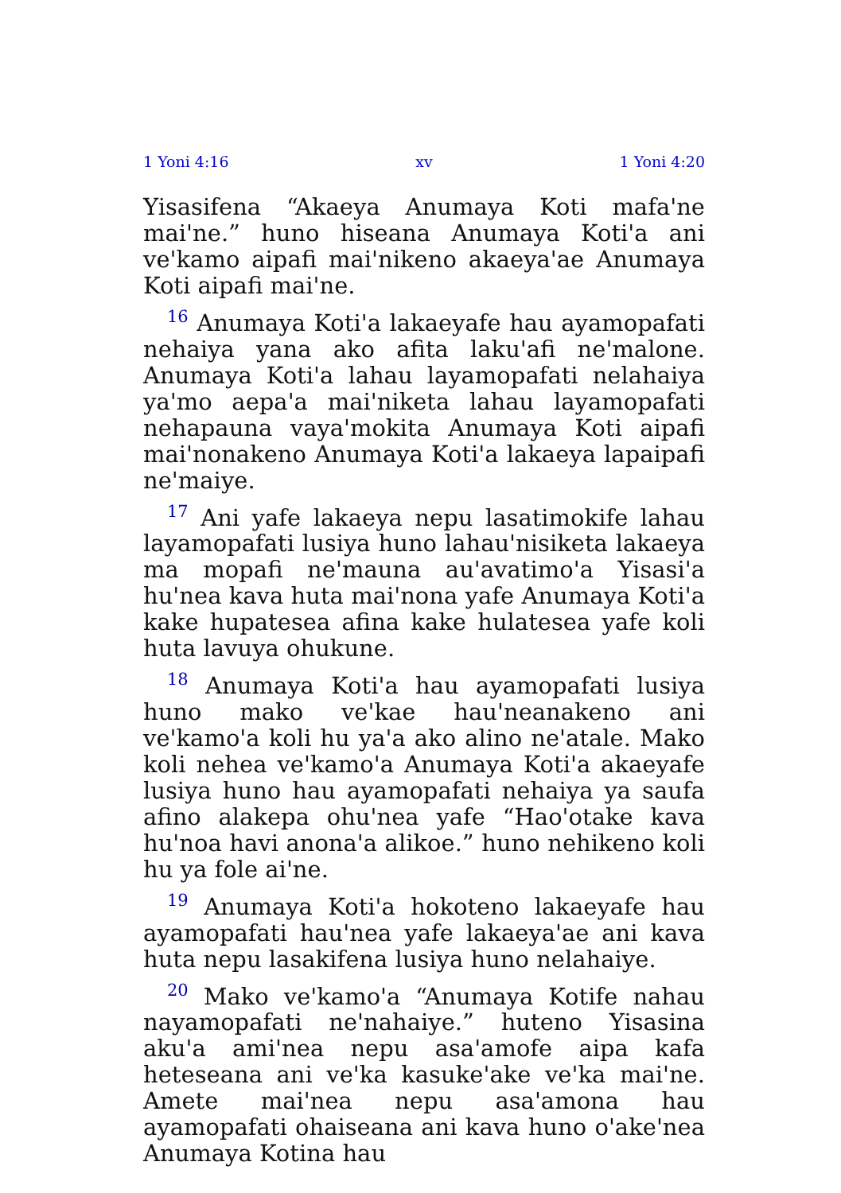1 Yoni 4:16 xv 1 Yoni 4:20
Yisasifena “Akaeya Anumaya Koti mafa'ne mai'ne.” huno hiseana Anumaya Koti'a ani ve'kamo aipafi mai'nikeno akaeya'ae Anumaya Koti aipafi mai'ne.
<sup>16</sup> Anumaya Koti'a lakaeyafe hau ayamopafati nehaiya yana ako afita laku'afi ne'malone. Anumaya Koti'a lahau layamopafati nelahaiya ya'mo aepa'a mai'niketa lahau layamopafati nehapauna vaya'mokita Anumaya Koti aipafi mai'nonakeno Anumaya Koti'a lakaeya lapaipafi ne'maiye.
<sup>17</sup> Ani yafe lakaeya nepu lasatimokife lahau layamopafati lusiya huno lahau'nisiketa lakaeya ma mopafi ne'mauna au'avatimo'a Yisasi'a hu'nea kava huta mai'nona yafe Anumaya Koti'a kake hupatesea afina kake hulatesea yafe koli huta lavuya ohukune.
<sup>18</sup> Anumaya Koti'a hau ayamopafati lusiya huno mako ve'kae hau'neanakeno ani ve'kamo'a koli hu ya'a ako alino ne'atale. Mako koli nehea ve'kamo'a Anumaya Koti'a akaeyafe lusiya huno hau ayamopafati nehaiya ya saufa afino alakepa ohu'nea yafe “Hao'otake kava hu'noa havi anona'a alikoe.” huno nehikeno koli hu ya fole ai'ne.
<sup>19</sup> Anumaya Koti'a hokoteno lakaeyafe hau ayamopafati hau'nea yafe lakaeya'ae ani kava huta nepu lasakifena lusiya huno nelahaiye.
<sup>20</sup> Mako ve'kamo'a “Anumaya Kotife nahau nayamopafati ne'nahaiye.” huteno Yisasina aku'a ami'nea nepu asa'amofe aipa kafa heteseana ani ve'ka kasuke'ake ve'ka mai'ne. Amete mai'nea nepu asa'amona hau ayamopafati ohaiseana ani kava huno o'ake'nea Anumaya Kotina hau